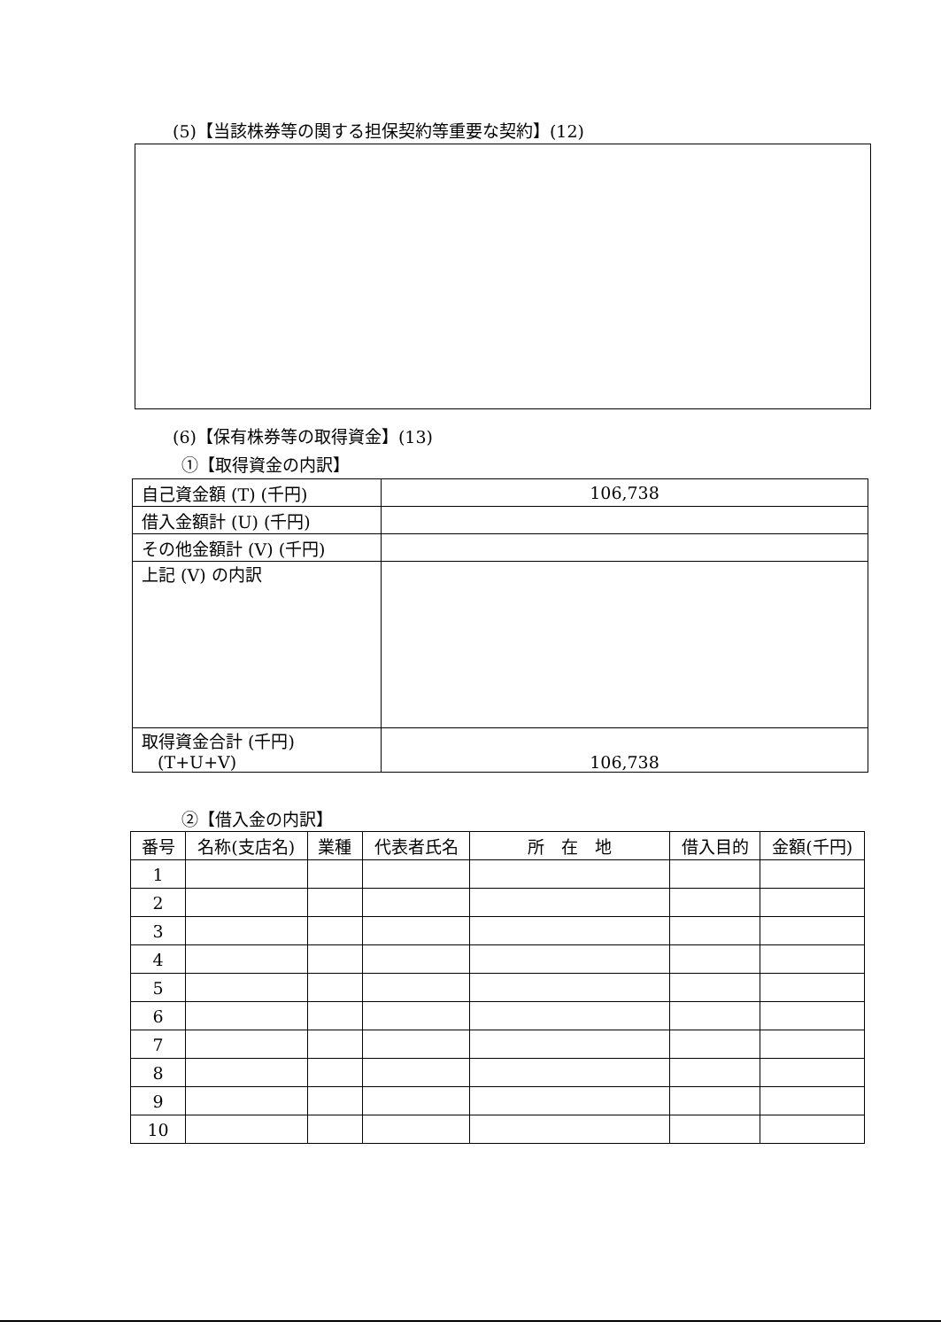(5)【当該株券等の関する担保契約等重要な契約】(12)
(6)【保有株券等の取得資金】(13)
①【取得資金の内訳】
| 自己資金額 (T) (千円) | 106,738 |
| 借入金額計 (U) (千円) | |
| その他金額計 (V) (千円) | |
| 上記 (V) の内訳 | |
| 取得資金合計 (千円) (T+U+V) | 106,738 |
②【借入金の内訳】
| 番号 | 名称(支店名) | 業種 | 代表者氏名 | 所 在 地 | 借入目的 | 金額(千円) |
| --- | --- | --- | --- | --- | --- | --- |
| 1 | | | | | | |
| 2 | | | | | | |
| 3 | | | | | | |
| 4 | | | | | | |
| 5 | | | | | | |
| 6 | | | | | | |
| 7 | | | | | | |
| 8 | | | | | | |
| 9 | | | | | | |
| 10 | | | | | | |